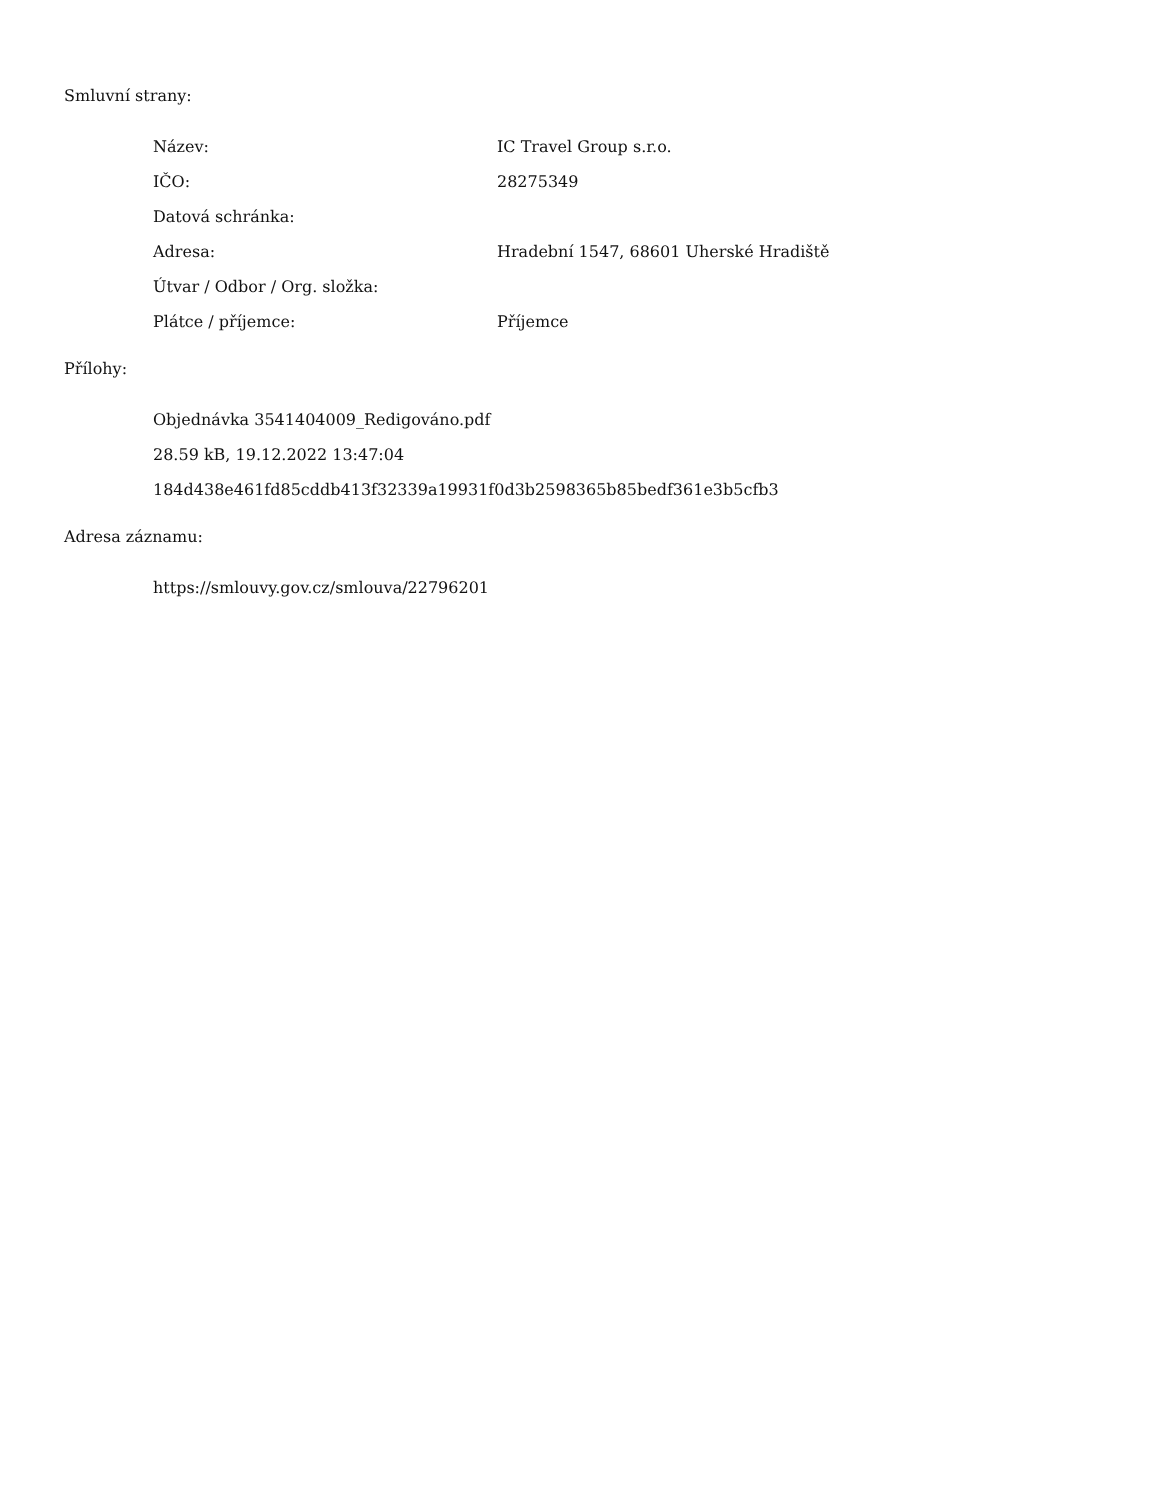Smluvní strany:
| Název: | IC Travel Group s.r.o. |
| IČO: | 28275349 |
| Datová schránka: | |
| Adresa: | Hradební 1547, 68601 Uherské Hradiště |
| Útvar / Odbor / Org. složka: | |
| Plátce / příjemce: | Příjemce |
Přílohy:
Objednávka 3541404009_Redigováno.pdf
28.59 kB, 19.12.2022 13:47:04
184d438e461fd85cddb413f32339a19931f0d3b2598365b85bedf361e3b5cfb3
Adresa záznamu:
https://smlouvy.gov.cz/smlouva/22796201